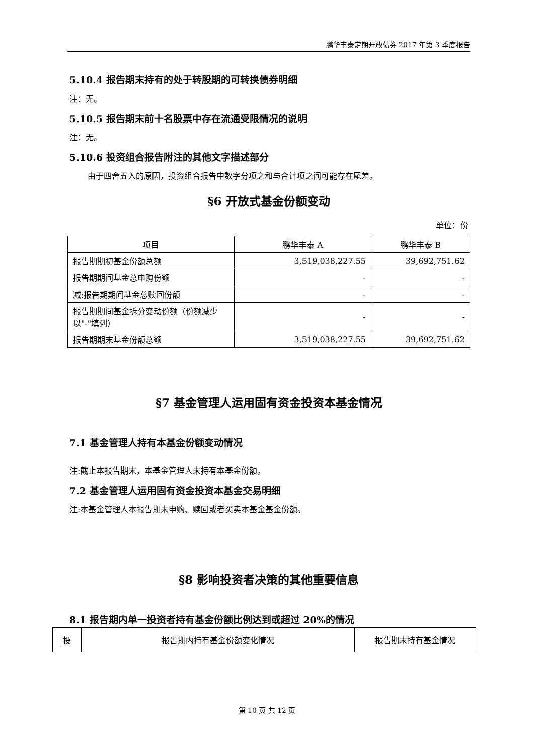鹏华丰泰定期开放债券 2017 年第 3 季度报告
5.10.4 报告期末持有的处于转股期的可转换债券明细
注：无。
5.10.5 报告期末前十名股票中存在流通受限情况的说明
注：无。
5.10.6 投资组合报告附注的其他文字描述部分
由于四舍五入的原因，投资组合报告中数字分项之和与合计项之间可能存在尾差。
§6 开放式基金份额变动
单位：份
| 项目 | 鹏华丰泰 A | 鹏华丰泰 B |
| 报告期期初基金份额总额 | 3,519,038,227.55 | 39,692,751.62 |
| 报告期期间基金总申购份额 | - | - |
| 减:报告期期间基金总赎回份额 | - | - |
| 报告期期间基金拆分变动份额（份额减少以"-"填列） | - | - |
| 报告期期末基金份额总额 | 3,519,038,227.55 | 39,692,751.62 |
§7 基金管理人运用固有资金投资本基金情况
7.1 基金管理人持有本基金份额变动情况
注:截止本报告期末，本基金管理人未持有本基金份额。
7.2 基金管理人运用固有资金投资本基金交易明细
注:本基金管理人本报告期未申购、赎回或者买卖本基金基金份额。
§8 影响投资者决策的其他重要信息
8.1 报告期内单一投资者持有基金份额比例达到或超过 20%的情况
| 投 | 报告期内持有基金份额变化情况 | 报告期末持有基金情况 |
第 10 页 共 12 页